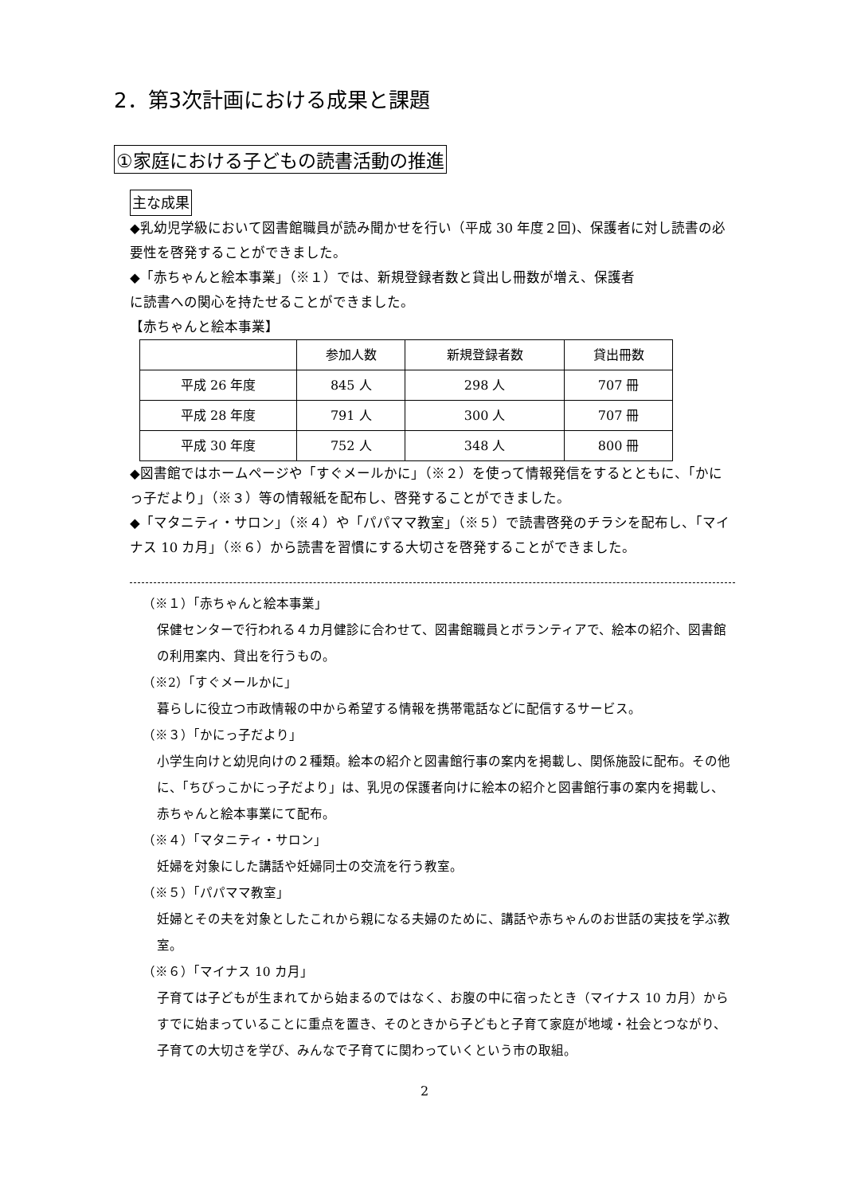2．第3次計画における成果と課題
①家庭における子どもの読書活動の推進
主な成果
◆乳幼児学級において図書館職員が読み聞かせを行い（平成 30 年度２回)、保護者に対し読書の必要性を啓発することができました。
◆「赤ちゃんと絵本事業」（※１）では、新規登録者数と貸出し冊数が増え、保護者
に読書への関心を持たせることができました。
【赤ちゃんと絵本事業】
| | 参加人数 | 新規登録者数 | 貸出冊数 |
| --- | --- | --- | --- |
| 平成 26 年度 | 845 人 | 298 人 | 707 冊 |
| 平成 28 年度 | 791 人 | 300 人 | 707 冊 |
| 平成 30 年度 | 752 人 | 348 人 | 800 冊 |
◆図書館ではホームページや「すぐメールかに」（※２）を使って情報発信をするとともに、「かにっ子だより」（※３）等の情報紙を配布し、啓発することができました。
◆「マタニティ・サロン」（※４）や「パパママ教室」（※５）で読書啓発のチラシを配布し、「マイナス 10 カ月」（※６）から読書を習慣にする大切さを啓発することができました。
（※１）「赤ちゃんと絵本事業」
保健センターで行われる４カ月健診に合わせて、図書館職員とボランティアで、絵本の紹介、図書館の利用案内、貸出を行うもの。
（※2）「すぐメールかに」
暮らしに役立つ市政情報の中から希望する情報を携帯電話などに配信するサービス。
（※３）「かにっ子だより」
小学生向けと幼児向けの２種類。絵本の紹介と図書館行事の案内を掲載し、関係施設に配布。その他に、「ちびっこかにっ子だより」は、乳児の保護者向けに絵本の紹介と図書館行事の案内を掲載し、赤ちゃんと絵本事業にて配布。
（※４）「マタニティ・サロン」
妊婦を対象にした講話や妊婦同士の交流を行う教室。
（※５）「パパママ教室」
妊婦とその夫を対象としたこれから親になる夫婦のために、講話や赤ちゃんのお世話の実技を学ぶ教室。
（※６）「マイナス 10 カ月」
子育ては子どもが生まれてから始まるのではなく、お腹の中に宿ったとき（マイナス 10 カ月）からすでに始まっていることに重点を置き、そのときから子どもと子育て家庭が地域・社会とつながり、子育ての大切さを学び、みんなで子育てに関わっていくという市の取組。
2